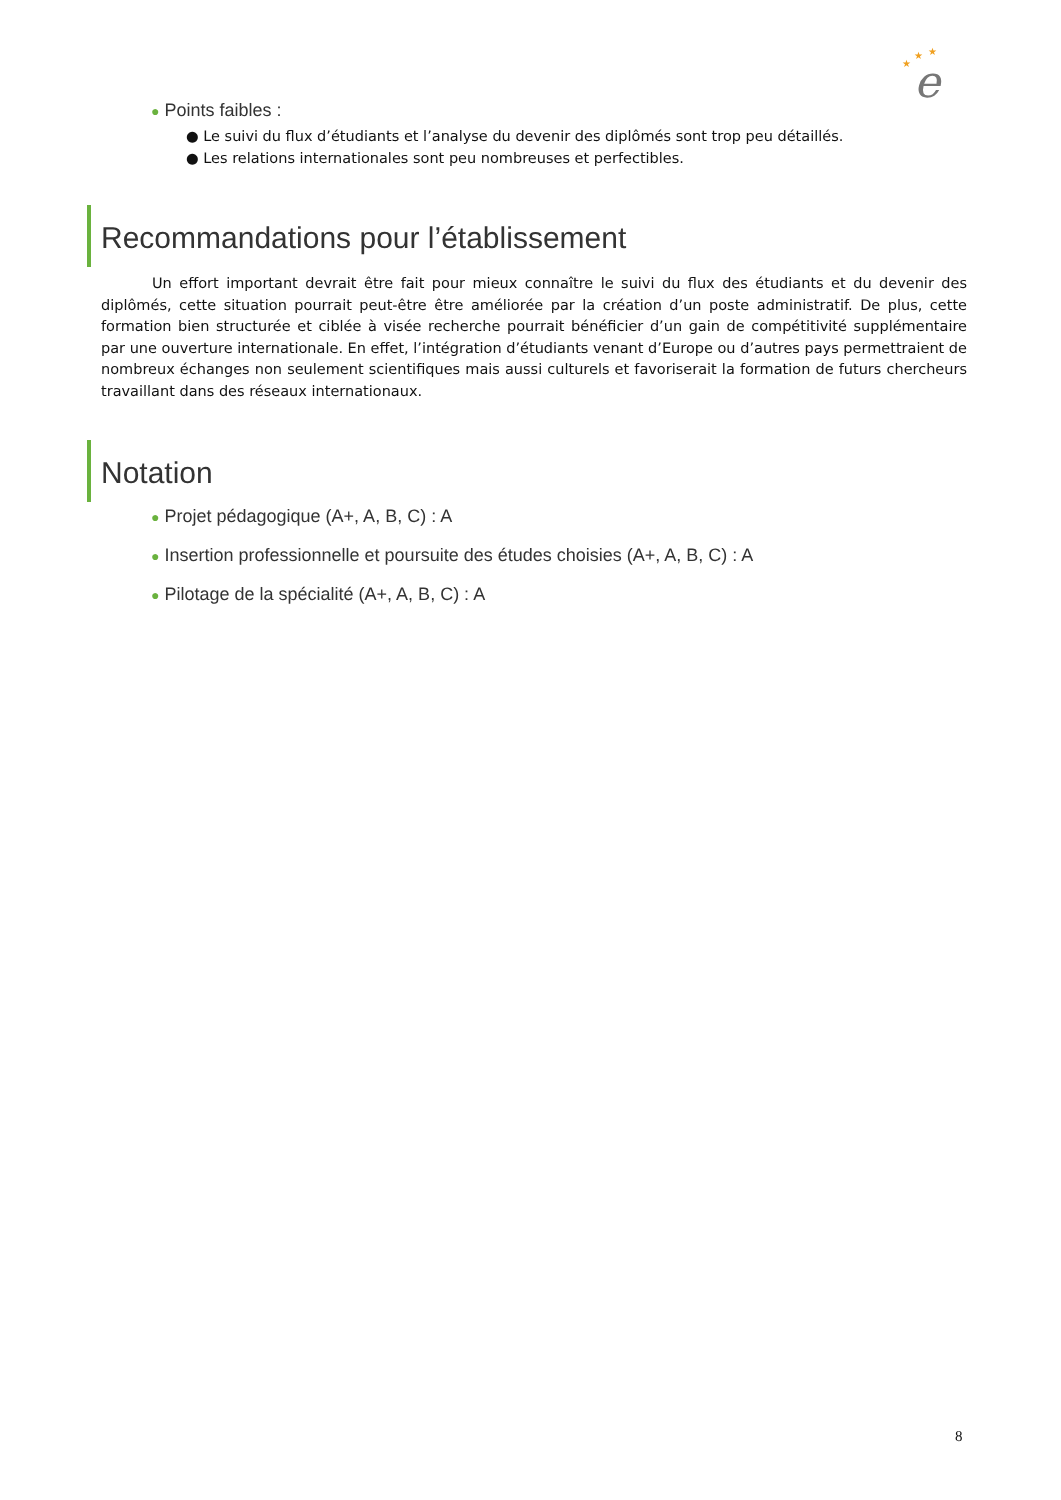★
★
★
e
● Points faibles :
● Le suivi du flux d’étudiants et l’analyse du devenir des diplômés sont trop peu détaillés.
● Les relations internationales sont peu nombreuses et perfectibles.
Recommandations pour l’établissement
Un effort important devrait être fait pour mieux connaître le suivi du flux des étudiants et du devenir des diplômés, cette situation pourrait peut-être être améliorée par la création d’un poste administratif. De plus, cette formation bien structurée et ciblée à visée recherche pourrait bénéficier d’un gain de compétitivité supplémentaire par une ouverture internationale. En effet, l’intégration d’étudiants venant d’Europe ou d’autres pays permettraient de nombreux échanges non seulement scientifiques mais aussi culturels et favoriserait la formation de futurs chercheurs travaillant dans des réseaux internationaux.
Notation
● Projet pédagogique (A+, A, B, C) : A
● Insertion professionnelle et poursuite des études choisies (A+, A, B, C) : A
● Pilotage de la spécialité (A+, A, B, C) : A
8